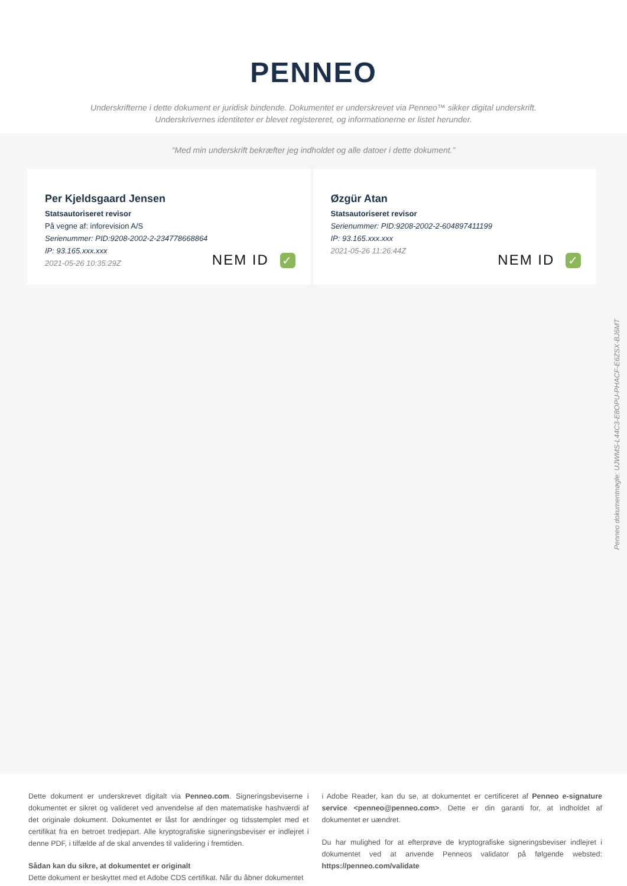PENNEO
Underskrifterne i dette dokument er juridisk bindende. Dokumentet er underskrevet via Penneo™ sikker digital underskrift.
Underskrivernes identiteter er blevet registereret, og informationerne er listet herunder.
“Med min underskrift bekræfter jeg indholdet og alle datoer i dette dokument.”
Per Kjeldsgaard Jensen
Statsautoriseret revisor
På vegne af: inforevision A/S
Serienummer: PID:9208-2002-2-234778668864
IP: 93.165.xxx.xxx
2021-05-26 10:35:29Z
NEM ID ✓
Øzgür Atan
Statsautoriseret revisor
Serienummer: PID:9208-2002-2-604897411199
IP: 93.165.xxx.xxx
2021-05-26 11:26:44Z
NEM ID ✓
Penneo dokumentnøgle: UJWMS-L44C3-E8OPU-PHACF-E6ZSX-BJ6MT
Dette dokument er underskrevet digitalt via Penneo.com. Signeringsbeviserne i dokumentet er sikret og valideret ved anvendelse af den matematiske hashværdi af det originale dokument. Dokumentet er låst for ændringer og tidsstemplet med et certifikat fra en betroet tredjepart. Alle kryptografiske signeringsbeviser er indlejret i denne PDF, i tilfælde af de skal anvendes til validering i fremtiden.
Sådan kan du sikre, at dokumentet er originalt
Dette dokument er beskyttet med et Adobe CDS certifikat. Når du åbner dokumentet
i Adobe Reader, kan du se, at dokumentet er certificeret af Penneo e-signature service <penneo@penneo.com>. Dette er din garanti for, at indholdet af dokumentet er uændret.
Du har mulighed for at efterprøve de kryptografiske signeringsbeviser indlejret i dokumentet ved at anvende Penneos validator på følgende websted: https://penneo.com/validate